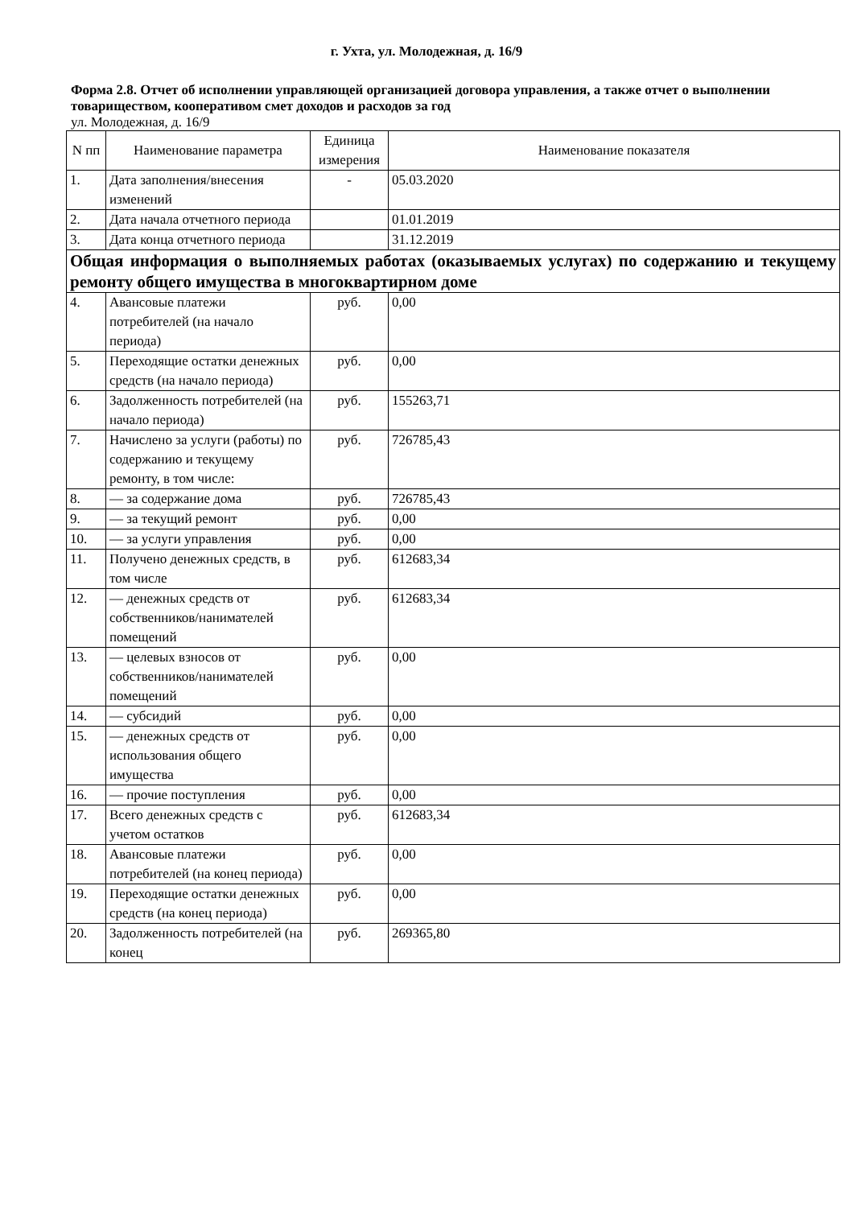г. Ухта, ул. Молодежная, д. 16/9
Форма 2.8. Отчет об исполнении управляющей организацией договора управления, а также отчет о выполнении товариществом, кооперативом смет доходов и расходов за год
ул. Молодежная, д. 16/9
| N пп | Наименование параметра | Единица измерения | Наименование показателя |
| --- | --- | --- | --- |
| 1. | Дата заполнения/внесения изменений | - | 05.03.2020 |
| 2. | Дата начала отчетного периода | | 01.01.2019 |
| 3. | Дата конца отчетного периода | | 31.12.2019 |
| Общая информация о выполняемых работах (оказываемых услугах) по содержанию и текущему ремонту общего имущества в многоквартирном доме | | | |
| 4. | Авансовые платежи потребителей (на начало периода) | руб. | 0,00 |
| 5. | Переходящие остатки денежных средств (на начало периода) | руб. | 0,00 |
| 6. | Задолженность потребителей (на начало периода) | руб. | 155263,71 |
| 7. | Начислено за услуги (работы) по содержанию и текущему ремонту, в том числе: | руб. | 726785,43 |
| 8. | — за содержание дома | руб. | 726785,43 |
| 9. | — за текущий ремонт | руб. | 0,00 |
| 10. | — за услуги управления | руб. | 0,00 |
| 11. | Получено денежных средств, в том числе | руб. | 612683,34 |
| 12. | — денежных средств от собственников/нанимателей помещений | руб. | 612683,34 |
| 13. | — целевых взносов от собственников/нанимателей помещений | руб. | 0,00 |
| 14. | — субсидий | руб. | 0,00 |
| 15. | — денежных средств от использования общего имущества | руб. | 0,00 |
| 16. | — прочие поступления | руб. | 0,00 |
| 17. | Всего денежных средств с учетом остатков | руб. | 612683,34 |
| 18. | Авансовые платежи потребителей (на конец периода) | руб. | 0,00 |
| 19. | Переходящие остатки денежных средств (на конец периода) | руб. | 0,00 |
| 20. | Задолженность потребителей (на конец | руб. | 269365,80 |